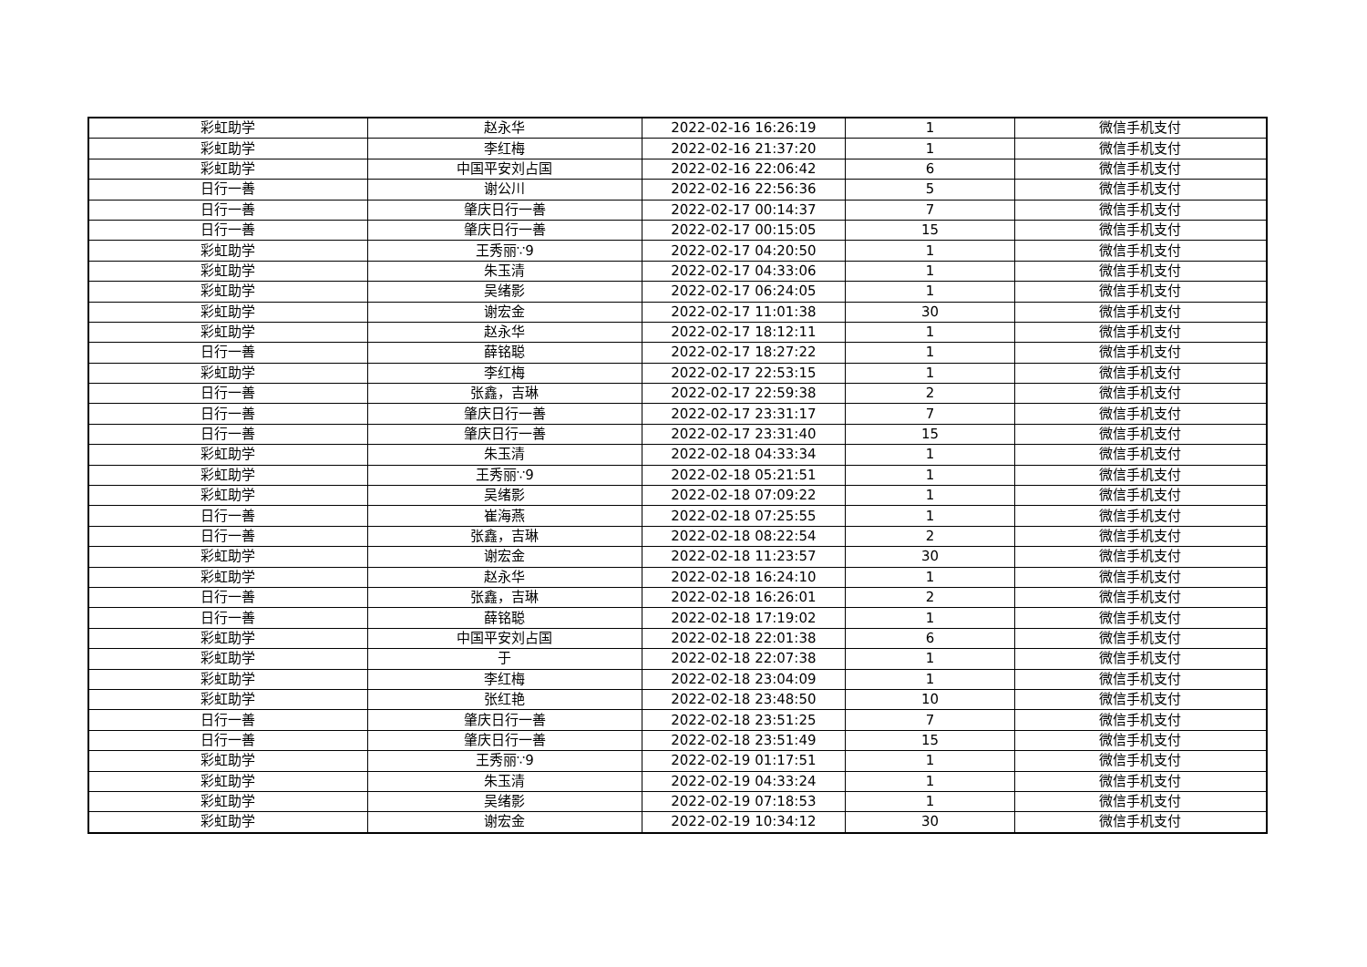| 彩虹助学 | 赵永华 | 2022-02-16 16:26:19 | 1 | 微信手机支付 |
| 彩虹助学 | 李红梅 | 2022-02-16 21:37:20 | 1 | 微信手机支付 |
| 彩虹助学 | 中国平安刘占国 | 2022-02-16 22:06:42 | 6 | 微信手机支付 |
| 日行一善 | 谢公川 | 2022-02-16 22:56:36 | 5 | 微信手机支付 |
| 日行一善 | 肇庆日行一善 | 2022-02-17 00:14:37 | 7 | 微信手机支付 |
| 日行一善 | 肇庆日行一善 | 2022-02-17 00:15:05 | 15 | 微信手机支付 |
| 彩虹助学 | 王秀丽∵9 | 2022-02-17 04:20:50 | 1 | 微信手机支付 |
| 彩虹助学 | 朱玉清 | 2022-02-17 04:33:06 | 1 | 微信手机支付 |
| 彩虹助学 | 吴绪影 | 2022-02-17 06:24:05 | 1 | 微信手机支付 |
| 彩虹助学 | 谢宏金 | 2022-02-17 11:01:38 | 30 | 微信手机支付 |
| 彩虹助学 | 赵永华 | 2022-02-17 18:12:11 | 1 | 微信手机支付 |
| 日行一善 | 薛铭聪 | 2022-02-17 18:27:22 | 1 | 微信手机支付 |
| 彩虹助学 | 李红梅 | 2022-02-17 22:53:15 | 1 | 微信手机支付 |
| 日行一善 | 张鑫，吉琳 | 2022-02-17 22:59:38 | 2 | 微信手机支付 |
| 日行一善 | 肇庆日行一善 | 2022-02-17 23:31:17 | 7 | 微信手机支付 |
| 日行一善 | 肇庆日行一善 | 2022-02-17 23:31:40 | 15 | 微信手机支付 |
| 彩虹助学 | 朱玉清 | 2022-02-18 04:33:34 | 1 | 微信手机支付 |
| 彩虹助学 | 王秀丽∵9 | 2022-02-18 05:21:51 | 1 | 微信手机支付 |
| 彩虹助学 | 吴绪影 | 2022-02-18 07:09:22 | 1 | 微信手机支付 |
| 日行一善 | 崔海燕 | 2022-02-18 07:25:55 | 1 | 微信手机支付 |
| 日行一善 | 张鑫，吉琳 | 2022-02-18 08:22:54 | 2 | 微信手机支付 |
| 彩虹助学 | 谢宏金 | 2022-02-18 11:23:57 | 30 | 微信手机支付 |
| 彩虹助学 | 赵永华 | 2022-02-18 16:24:10 | 1 | 微信手机支付 |
| 日行一善 | 张鑫，吉琳 | 2022-02-18 16:26:01 | 2 | 微信手机支付 |
| 日行一善 | 薛铭聪 | 2022-02-18 17:19:02 | 1 | 微信手机支付 |
| 彩虹助学 | 中国平安刘占国 | 2022-02-18 22:01:38 | 6 | 微信手机支付 |
| 彩虹助学 | 于 | 2022-02-18 22:07:38 | 1 | 微信手机支付 |
| 彩虹助学 | 李红梅 | 2022-02-18 23:04:09 | 1 | 微信手机支付 |
| 彩虹助学 | 张红艳 | 2022-02-18 23:48:50 | 10 | 微信手机支付 |
| 日行一善 | 肇庆日行一善 | 2022-02-18 23:51:25 | 7 | 微信手机支付 |
| 日行一善 | 肇庆日行一善 | 2022-02-18 23:51:49 | 15 | 微信手机支付 |
| 彩虹助学 | 王秀丽∵9 | 2022-02-19 01:17:51 | 1 | 微信手机支付 |
| 彩虹助学 | 朱玉清 | 2022-02-19 04:33:24 | 1 | 微信手机支付 |
| 彩虹助学 | 吴绪影 | 2022-02-19 07:18:53 | 1 | 微信手机支付 |
| 彩虹助学 | 谢宏金 | 2022-02-19 10:34:12 | 30 | 微信手机支付 |